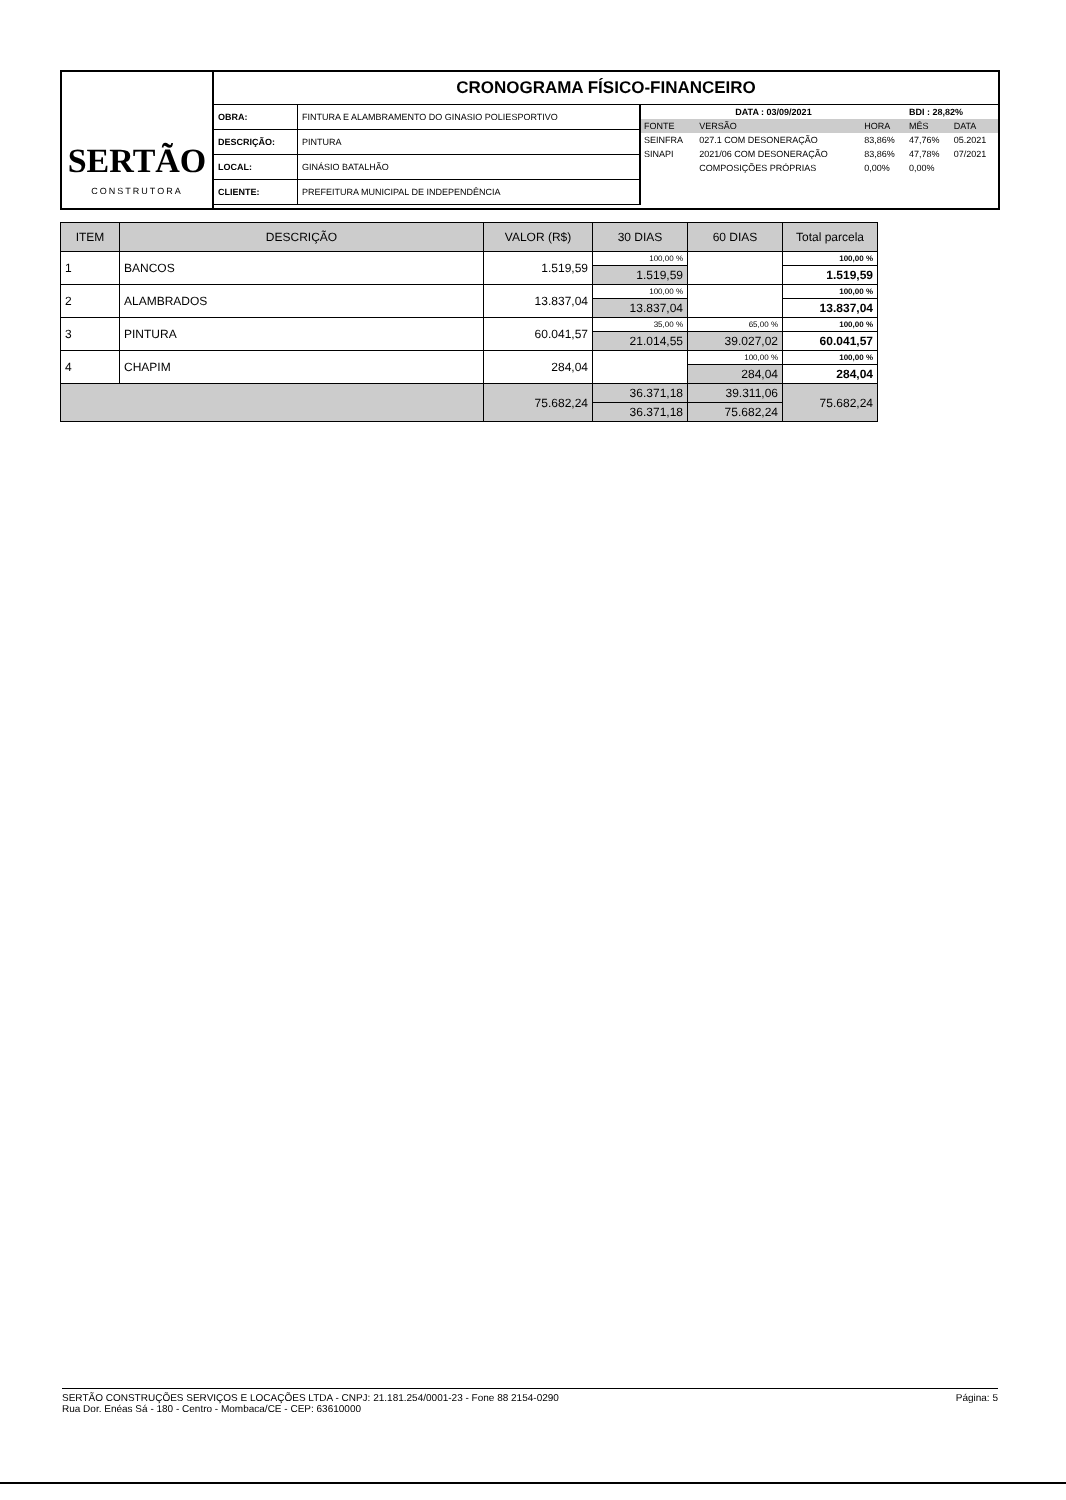SERTÃO
CONSTRUTORA
CRONOGRAMA FÍSICO-FINANCEIRO
| OBRA: | FINTURA E ALAMBRAMENTO DO GINASIO POLIESPORTIVO |
| DESCRIÇÃO: | PINTURA |
| LOCAL: | GINÁSIO BATALHÃO |
| CLIENTE: | PREFEITURA MUNICIPAL DE INDEPENDÊNCIA |
| DATA : 03/09/2021 | | | BDI : 28,82% | |
| FONTE | VERSÃO | HORA | MÊS | DATA |
| SEINFRA | 027.1 COM DESONERAÇÃO | 83,86% | 47,76% | 05.2021 |
| SINAPI | 2021/06 COM DESONERAÇÃO | 83,86% | 47,78% | 07/2021 |
| | COMPOSIÇÕES PRÓPRIAS | 0,00% | 0,00% | |
| ITEM | DESCRIÇÃO | VALOR (R$) | 30 DIAS | 60 DIAS | Total parcela |
| --- | --- | --- | --- | --- | --- |
| 1 | BANCOS | 1.519,59 | 100,00 % | | 100,00 % |
| | | | 1.519,59 | | 1.519,59 |
| 2 | ALAMBRADOS | 13.837,04 | 100,00 % | | 100,00 % |
| | | | 13.837,04 | | 13.837,04 |
| 3 | PINTURA | 60.041,57 | 35,00 % | 65,00 % | 100,00 % |
| | | | 21.014,55 | 39.027,02 | 60.041,57 |
| 4 | CHAPIM | 284,04 | | 100,00 % | 100,00 % |
| | | | | 284,04 | 284,04 |
| | | 75.682,24 | 36.371,18 | 39.311,06 | 75.682,24 |
| | | | 36.371,18 | 75.682,24 | |
SERTÃO CONSTRUÇÕES SERVIÇOS E LOCAÇÕES LTDA - CNPJ: 21.181.254/0001-23 - Fone 88 2154-0290
Rua Dor. Enéas Sá - 180 - Centro - Mombaca/CE - CEP: 63610000
Página: 5